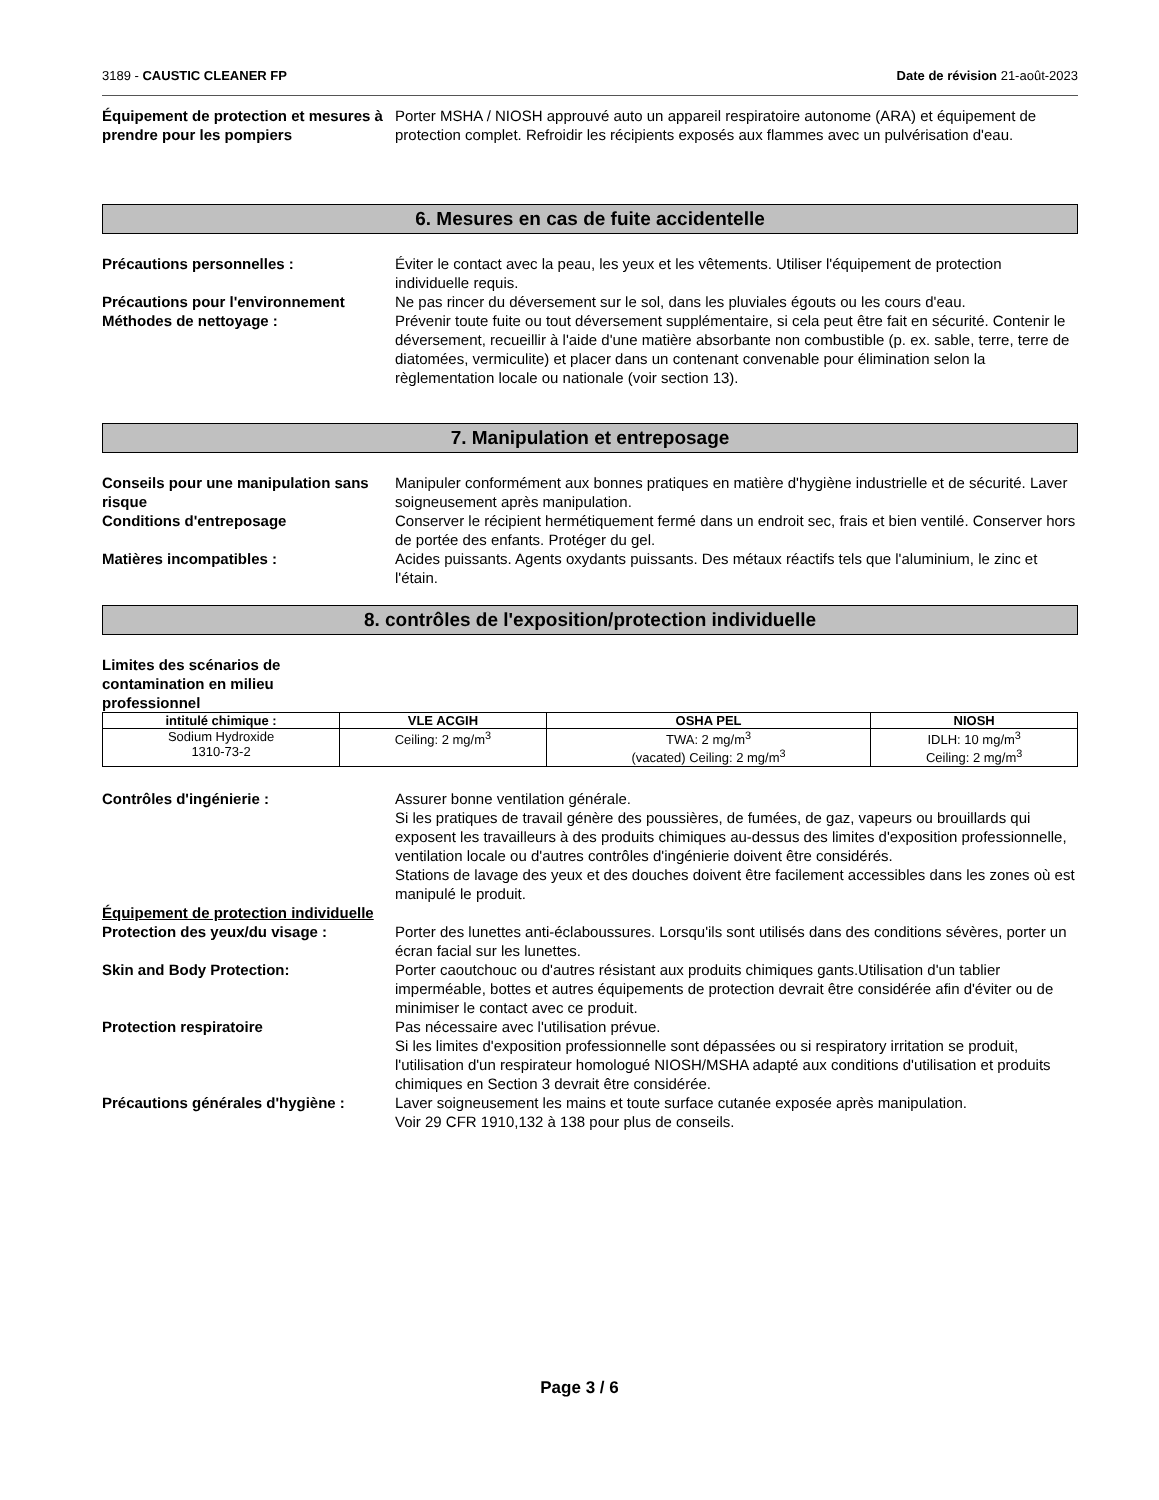3189 - CAUSTIC CLEANER FP Date de révision 21-août-2023
Équipement de protection et mesures à prendre pour les pompiers
Porter MSHA / NIOSH approuvé auto un appareil respiratoire autonome (ARA) et équipement de protection complet. Refroidir les récipients exposés aux flammes avec un pulvérisation d'eau.
6. Mesures en cas de fuite accidentelle
Précautions personnelles : Éviter le contact avec la peau, les yeux et les vêtements. Utiliser l'équipement de protection individuelle requis.
Précautions pour l'environnement Ne pas rincer du déversement sur le sol, dans les pluviales égouts ou les cours d'eau.
Méthodes de nettoyage : Prévenir toute fuite ou tout déversement supplémentaire, si cela peut être fait en sécurité. Contenir le déversement, recueillir à l'aide d'une matière absorbante non combustible (p. ex. sable, terre, terre de diatomées, vermiculite) et placer dans un contenant convenable pour élimination selon la règlementation locale ou nationale (voir section 13).
7. Manipulation et entreposage
Conseils pour une manipulation sans risque
Manipuler conformément aux bonnes pratiques en matière d'hygiène industrielle et de sécurité. Laver soigneusement après manipulation.
Conditions d'entreposage Conserver le récipient hermétiquement fermé dans un endroit sec, frais et bien ventilé. Conserver hors de portée des enfants. Protéger du gel.
Matières incompatibles : Acides puissants. Agents oxydants puissants. Des métaux réactifs tels que l'aluminium, le zinc et l'étain.
8. contrôles de l'exposition/protection individuelle
Limites des scénarios de contamination en milieu professionnel
| intitulé chimique : | VLE ACGIH | OSHA PEL | NIOSH |
| --- | --- | --- | --- |
| Sodium Hydroxide 1310-73-2 | Ceiling: 2 mg/m<sup>3</sup> | TWA: 2 mg/m<sup>3</sup> (vacated) Ceiling: 2 mg/m<sup>3</sup> | IDLH: 10 mg/m<sup>3</sup> Ceiling: 2 mg/m<sup>3</sup> |
Contrôles d'ingénierie : Assurer bonne ventilation générale.
Si les pratiques de travail génère des poussières, de fumées, de gaz, vapeurs ou brouillards qui exposent les travailleurs à des produits chimiques au-dessus des limites d'exposition professionnelle, ventilation locale ou d'autres contrôles d'ingénierie doivent être considérés.
Stations de lavage des yeux et des douches doivent être facilement accessibles dans les zones où est manipulé le produit.
Équipement de protection individuelle
Protection des yeux/du visage : Porter des lunettes anti-éclaboussures. Lorsqu'ils sont utilisés dans des conditions sévères, porter un écran facial sur les lunettes.
Skin and Body Protection: Porter caoutchouc ou d'autres résistant aux produits chimiques gants.Utilisation d'un tablier imperméable, bottes et autres équipements de protection devrait être considérée afin d'éviter ou de minimiser le contact avec ce produit.
Protection respiratoire Pas nécessaire avec l'utilisation prévue.
Si les limites d'exposition professionnelle sont dépassées ou si respiratory irritation se produit, l'utilisation d'un respirateur homologué NIOSH/MSHA adapté aux conditions d'utilisation et produits chimiques en Section 3 devrait être considérée.
Précautions générales d'hygiène :
Laver soigneusement les mains et toute surface cutanée exposée après manipulation.
Voir 29 CFR 1910,132 à 138 pour plus de conseils.
Page 3 / 6